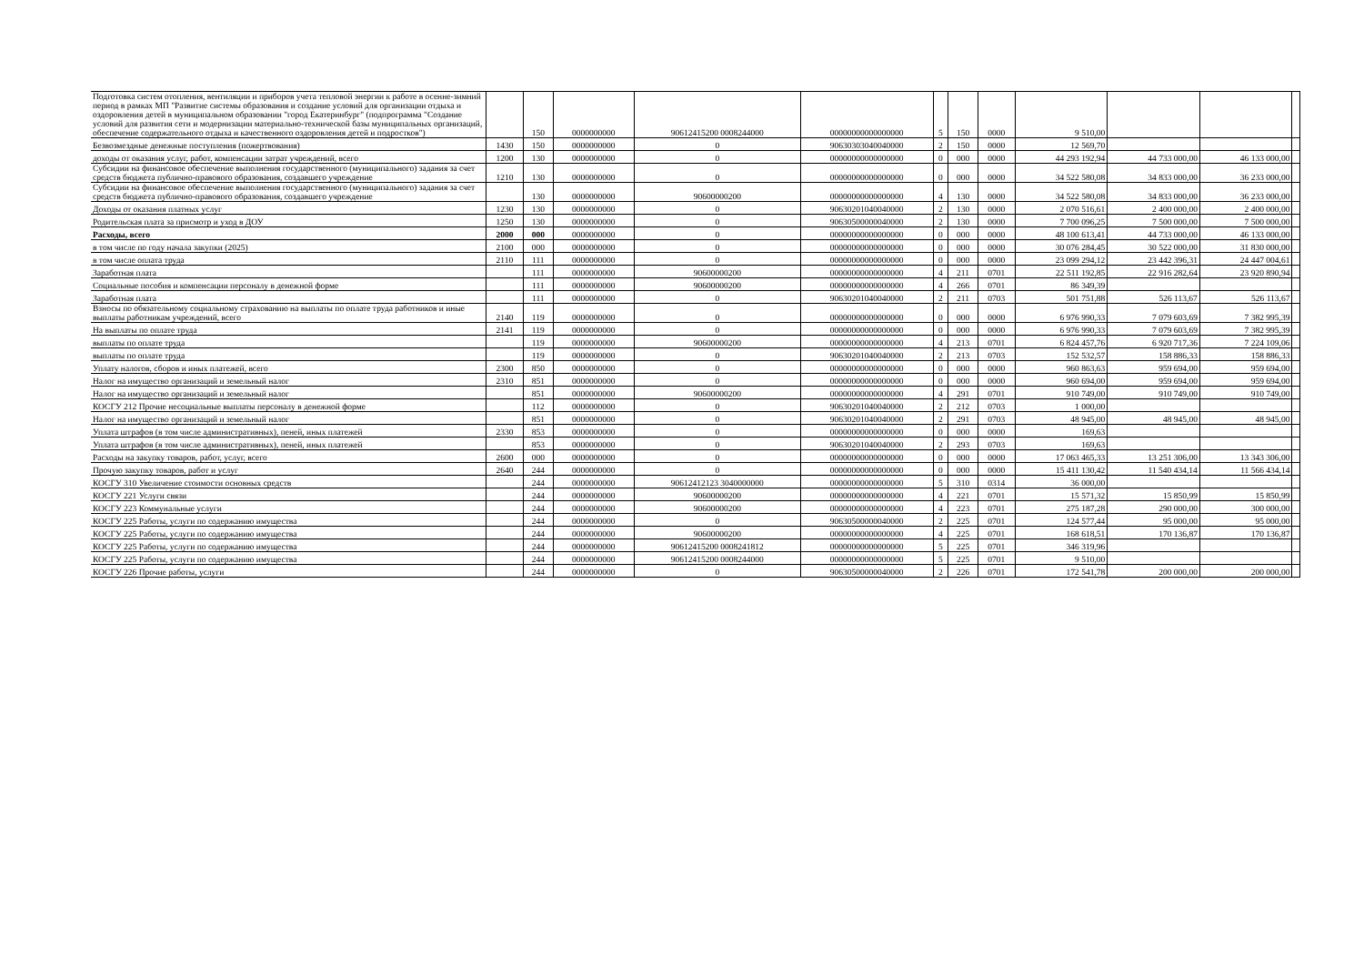| Подготовка систем отопления, вентиляции и приборов учета тепловой энергии к работе в осенне-зимний период в рамках МП "Развитие системы образования и создание условий для организации отдыха и оздоровления детей в муниципальном образовании "город Екатеринбург" (подпрограмма "Создание условий для развития сети и модернизации материально-технической базы муниципальных организаций, обеспечение содержательного отдыха и качественного оздоровления детей и подростков") | | 150 | 0000000000 | 90612415200 0008244000 | 00000000000000000 | 5 | 150 | 0000 | 9 510,00 | | | |
| Безвозмездные денежные поступления (пожертвования) | 1430 | 150 | 0000000000 | 0 | 90630303040040000 | 2 | 150 | 0000 | 12 569,70 | | | |
| доходы от оказания услуг, работ, компенсации затрат учреждений, всего | 1200 | 130 | 0000000000 | 0 | 00000000000000000 | 0 | 000 | 0000 | 44 293 192,94 | 44 733 000,00 | 46 133 000,00 | |
| Субсидии на финансовое обеспечение выполнения государственного (муниципального) задания за счет средств бюджета публично-правового образования, создавшего учреждение | 1210 | 130 | 0000000000 | 0 | 00000000000000000 | 0 | 000 | 0000 | 34 522 580,08 | 34 833 000,00 | 36 233 000,00 | |
| Субсидии на финансовое обеспечение выполнения государственного (муниципального) задания за счет средств бюджета публично-правового образования, создавшего учреждение | | 130 | 0000000000 | 90600000200 | 00000000000000000 | 4 | 130 | 0000 | 34 522 580,08 | 34 833 000,00 | 36 233 000,00 | |
| Доходы от оказания платных услуг | 1230 | 130 | 0000000000 | 0 | 90630201040040000 | 2 | 130 | 0000 | 2 070 516,61 | 2 400 000,00 | 2 400 000,00 | |
| Родительская плата за присмотр и уход в ДОУ | 1250 | 130 | 0000000000 | 0 | 90630500000040000 | 2 | 130 | 0000 | 7 700 096,25 | 7 500 000,00 | 7 500 000,00 | |
| Расходы, всего | 2000 | 000 | 0000000000 | 0 | 00000000000000000 | 0 | 000 | 0000 | 48 100 613,41 | 44 733 000,00 | 46 133 000,00 | |
| в том числе по году начала закупки (2025) | 2100 | 000 | 0000000000 | 0 | 00000000000000000 | 0 | 000 | 0000 | 30 076 284,45 | 30 522 000,00 | 31 830 000,00 | |
| в том числе оплата труда | 2110 | 111 | 0000000000 | 0 | 00000000000000000 | 0 | 000 | 0000 | 23 099 294,12 | 23 442 396,31 | 24 447 004,61 | |
| Заработная плата | | 111 | 0000000000 | 90600000200 | 00000000000000000 | 4 | 211 | 0701 | 22 511 192,85 | 22 916 282,64 | 23 920 890,94 | |
| Социальные пособия и компенсации персоналу в денежной форме | | 111 | 0000000000 | 90600000200 | 00000000000000000 | 4 | 266 | 0701 | 86 349,39 | | | |
| Заработная плата | | 111 | 0000000000 | 0 | 90630201040040000 | 2 | 211 | 0703 | 501 751,88 | 526 113,67 | 526 113,67 | |
| Взносы по обязательному социальному страхованию на выплаты по оплате труда работников и иные выплаты работникам учреждений, всего | 2140 | 119 | 0000000000 | 0 | 00000000000000000 | 0 | 000 | 0000 | 6 976 990,33 | 7 079 603,69 | 7 382 995,39 | |
| На выплаты по оплате труда | 2141 | 119 | 0000000000 | 0 | 00000000000000000 | 0 | 000 | 0000 | 6 976 990,33 | 7 079 603,69 | 7 382 995,39 | |
| выплаты по оплате труда | | 119 | 0000000000 | 90600000200 | 00000000000000000 | 4 | 213 | 0701 | 6 824 457,76 | 6 920 717,36 | 7 224 109,06 | |
| выплаты по оплате труда | | 119 | 0000000000 | 0 | 90630201040040000 | 2 | 213 | 0703 | 152 532,57 | 158 886,33 | 158 886,33 | |
| Уплату налогов, сборов и иных платежей, всего | 2300 | 850 | 0000000000 | 0 | 00000000000000000 | 0 | 000 | 0000 | 960 863,63 | 959 694,00 | 959 694,00 | |
| Налог на имущество организаций и земельный налог | 2310 | 851 | 0000000000 | 0 | 00000000000000000 | 0 | 000 | 0000 | 960 694,00 | 959 694,00 | 959 694,00 | |
| Налог на имущество организаций и земельный налог | | 851 | 0000000000 | 90600000200 | 00000000000000000 | 4 | 291 | 0701 | 910 749,00 | 910 749,00 | 910 749,00 | |
| КОСГУ 212 Прочие несоциальные выплаты персоналу в денежной форме | | 112 | 0000000000 | 0 | 90630201040040000 | 2 | 212 | 0703 | 1 000,00 | | | |
| Налог на имущество организаций и земельный налог | | 851 | 0000000000 | 0 | 90630201040040000 | 2 | 291 | 0703 | 48 945,00 | 48 945,00 | 48 945,00 | |
| Уплата штрафов (в том числе административных), пеней, иных платежей | 2330 | 853 | 0000000000 | 0 | 00000000000000000 | 0 | 000 | 0000 | 169,63 | | | |
| Уплата штрафов (в том числе административных), пеней, иных платежей | | 853 | 0000000000 | 0 | 90630201040040000 | 2 | 293 | 0703 | 169,63 | | | |
| Расходы на закупку товаров, работ, услуг, всего | 2600 | 000 | 0000000000 | 0 | 00000000000000000 | 0 | 000 | 0000 | 17 063 465,33 | 13 251 306,00 | 13 343 306,00 | |
| Прочую закупку товаров, работ и услуг | 2640 | 244 | 0000000000 | 0 | 00000000000000000 | 0 | 000 | 0000 | 15 411 130,42 | 11 540 434,14 | 11 566 434,14 | |
| КОСГУ 310 Увеличение стоимости основных средств | | 244 | 0000000000 | 90612412123 3040000000 | 00000000000000000 | 5 | 310 | 0314 | 36 000,00 | | | |
| КОСГУ 221 Услуги связи | | 244 | 0000000000 | 90600000200 | 00000000000000000 | 4 | 221 | 0701 | 15 571,32 | 15 850,99 | 15 850,99 | |
| КОСГУ 223 Коммунальные услуги | | 244 | 0000000000 | 90600000200 | 00000000000000000 | 4 | 223 | 0701 | 275 187,28 | 290 000,00 | 300 000,00 | |
| КОСГУ 225 Работы, услуги по содержанию имущества | | 244 | 0000000000 | 0 | 90630500000040000 | 2 | 225 | 0701 | 124 577,44 | 95 000,00 | 95 000,00 | |
| КОСГУ 225 Работы, услуги по содержанию имущества | | 244 | 0000000000 | 90600000200 | 00000000000000000 | 4 | 225 | 0701 | 168 618,51 | 170 136,87 | 170 136,87 | |
| КОСГУ 225 Работы, услуги по содержанию имущества | | 244 | 0000000000 | 90612415200 0008241812 | 00000000000000000 | 5 | 225 | 0701 | 346 319,96 | | | |
| КОСГУ 225 Работы, услуги по содержанию имущества | | 244 | 0000000000 | 90612415200 0008244000 | 00000000000000000 | 5 | 225 | 0701 | 9 510,00 | | | |
| КОСГУ 226 Прочие работы, услуги | | 244 | 0000000000 | 0 | 90630500000040000 | 2 | 226 | 0701 | 172 541,78 | 200 000,00 | 200 000,00 | |